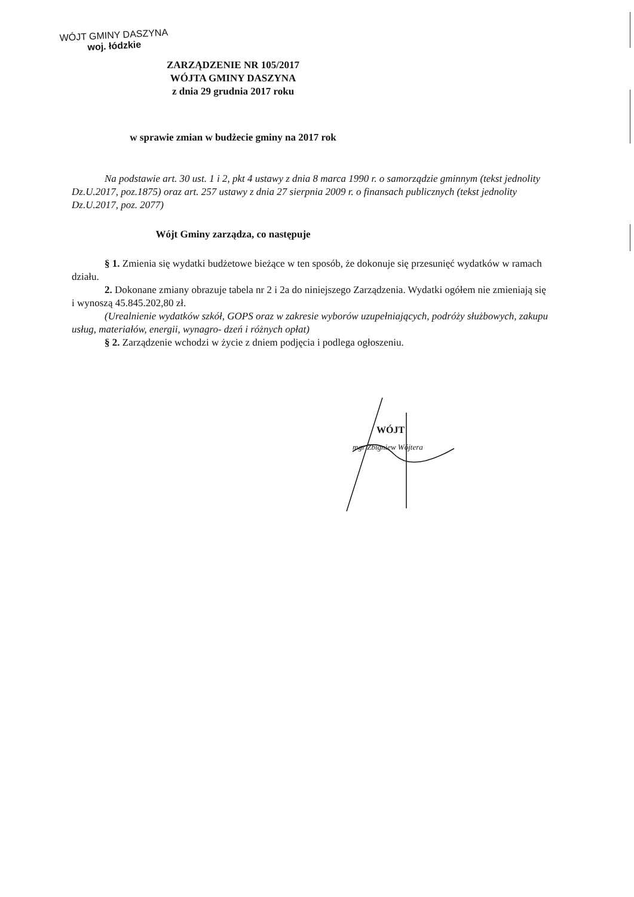WÓJT GMINY DASZYNA
woj. łódzkie
ZARZĄDZENIE NR 105/2017
WÓJTA GMINY DASZYNA
z dnia 29 grudnia 2017 roku
w sprawie zmian w budżecie gminy na 2017 rok
Na podstawie art. 30 ust. 1 i 2, pkt 4 ustawy z dnia 8 marca 1990 r. o samorządzie gminnym (tekst jednolity Dz.U.2017, poz.1875) oraz art. 257 ustawy z dnia 27 sierpnia 2009 r. o finansach publicznych (tekst jednolity Dz.U.2017, poz. 2077)
Wójt Gminy zarządza, co następuje
§ 1. Zmienia się wydatki budżetowe bieżące w ten sposób, że dokonuje się przesunięć wydatków w ramach działu.
2. Dokonane zmiany obrazuje tabela nr 2 i 2a do niniejszego Zarządzenia. Wydatki ogółem nie zmieniają się i wynoszą 45.845.202,80 zł.
(Urealnienie wydatków szkół, GOPS oraz w zakresie wyborów uzupełniających, podróży służbowych, zakupu usług, materiałów, energii, wynagro- dzeń i różnych opłat)
§ 2. Zarządzenie wchodzi w życie z dniem podjęcia i podlega ogłoszeniu.
WÓJT
mgr Zbigniew Wójtera